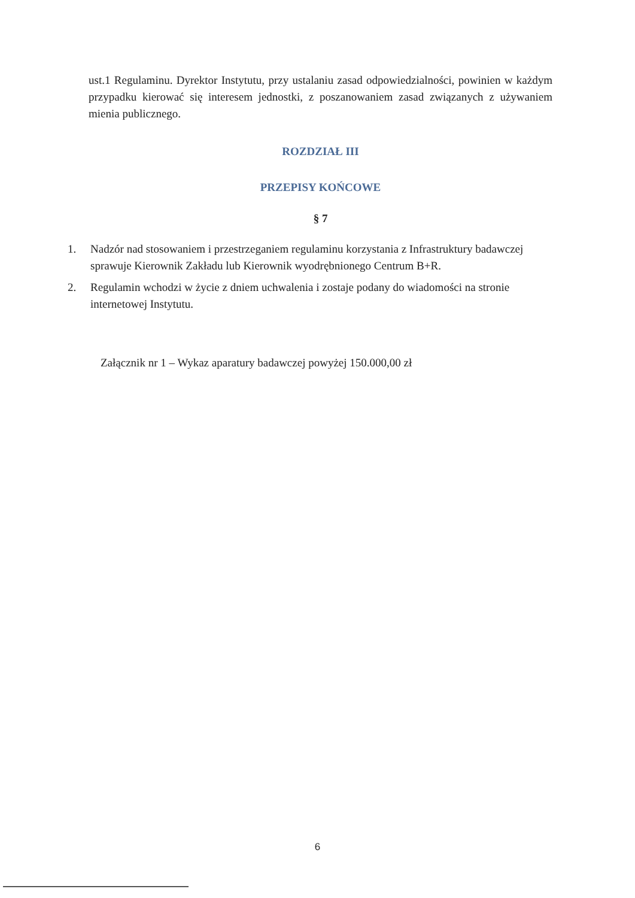ust.1 Regulaminu. Dyrektor Instytutu, przy ustalaniu zasad odpowiedzialności, powinien w każdym przypadku kierować się interesem jednostki, z poszanowaniem zasad związanych z używaniem mienia publicznego.
ROZDZIAŁ III
PRZEPISY KOŃCOWE
§ 7
1. Nadzór nad stosowaniem i przestrzeganiem regulaminu korzystania z Infrastruktury badawczej sprawuje Kierownik Zakładu lub Kierownik wyodrębnionego Centrum B+R.
2. Regulamin wchodzi w życie z dniem uchwalenia i zostaje podany do wiadomości na stronie internetowej Instytutu.
Załącznik nr 1 – Wykaz aparatury badawczej powyżej 150.000,00 zł
6